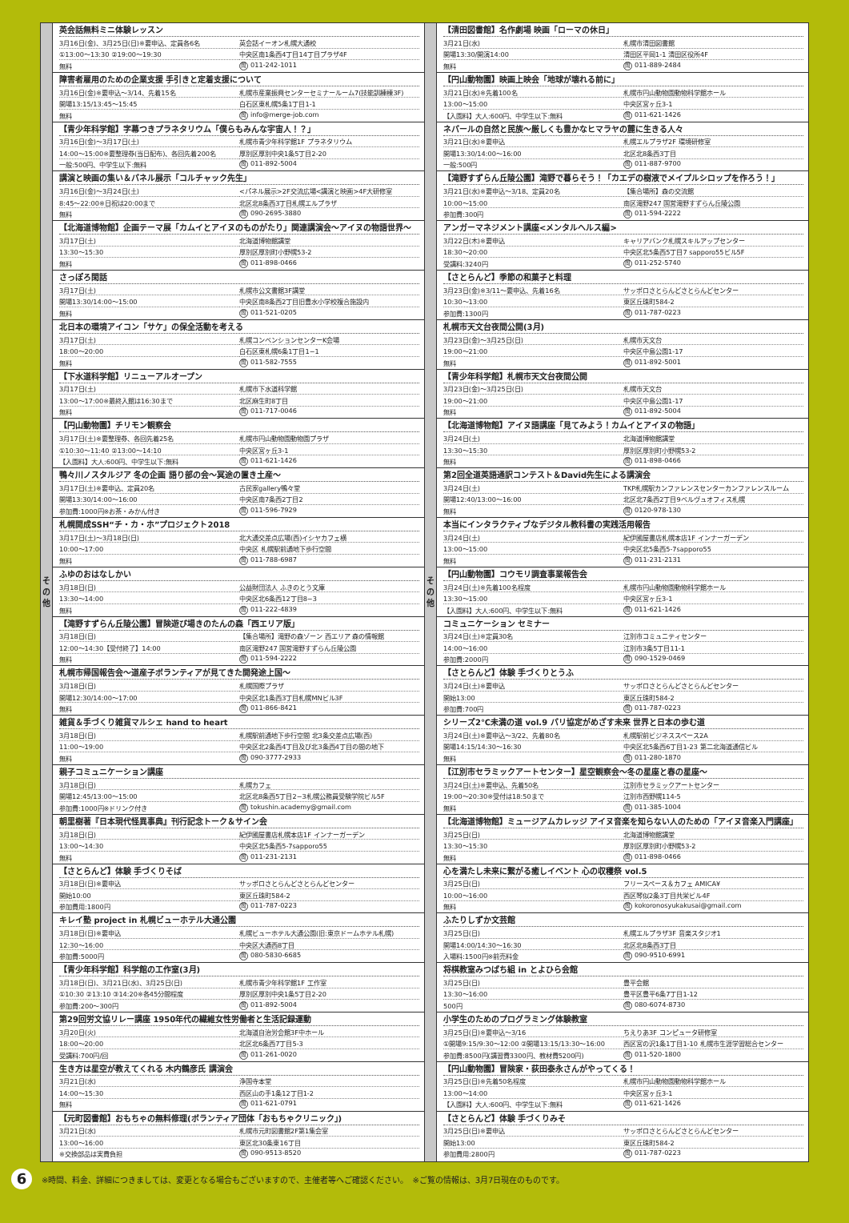そ
の
他
英会話無料ミニ体験レッスン
| 3月16日(金)、3月25日(日)※要申込、定員各6名 | 英会話イーオン札幌大通校 |
| ①13:00〜13:30 ②19:00〜19:30 | 中央区南1条西4丁目14丁目プラザ4F |
| 無料 | 問 011-242-1011 |
障害者雇用のための企業支援 手引きと定着支援について
| 3月16日(金)※要申込〜3/14、先着15名 | 札幌市産業振興センターセミナールーム7(技能訓練棟3F) |
| 開場13:15/13:45〜15:45 | 白石区東札幌5条1丁目1-1 |
| 無料 | 問 info@merge-job.com |
【青少年科学館】字幕つきプラネタリウム「僕らもみんな宇宙人！？」
| 3月16日(金)〜3月17日(土) | 札幌市青少年科学館1F プラネタリウム |
| 14:00〜15:00※要整理券(当日配布)、各回先着200名 | 厚別区厚別中央1条5丁目2-20 |
| 一般:500円、中学生以下:無料 | 問 011-892-5004 |
講演と映画の集い＆パネル展示「コルチャック先生」
| 3月16日(金)〜3月24日(土) | <パネル展示>2F交流広場<講演と映画>4F大研修室 |
| 8:45〜22:00※日祝は20:00まで | 北区北8条西3丁目札幌エルプラザ |
| 無料 | 問 090-2695-3880 |
【北海道博物館】企画テーマ展「カムイとアイヌのものがたり」関連講演会〜アイヌの物語世界〜
| 3月17日(土) | 北海道博物館講堂 |
| 13:30〜15:30 | 厚別区厚別町小野幌53-2 |
| 無料 | 問 011-898-0466 |
さっぽろ閑話
| 3月17日(土) | 札幌市公文書館3F講堂 |
| 開場13:30/14:00〜15:00 | 中央区南8条西2丁目旧豊水小学校複合施設内 |
| 無料 | 問 011-521-0205 |
北日本の環境アイコン「サケ」の保全活動を考える
| 3月17日(土) | 札幌コンベンションセンターK会場 |
| 18:00〜20:00 | 白石区東札幌6条1丁目1−1 |
| 無料 | 問 011-582-7555 |
【下水道科学館】リニューアルオープン
| 3月17日(土) | 札幌市下水道科学館 |
| 13:00〜17:00※最終入館は16:30まで | 北区麻生町8丁目 |
| 無料 | 問 011-717-0046 |
【円山動物園】チリモン観察会
| 3月17日(土)※要整理券、各回先着25名 | 札幌市円山動物園動物園プラザ |
| ①10:30〜11:40 ②13:00〜14:10 | 中央区宮ヶ丘3-1 |
| 【入園料】大人:600円、中学生以下:無料 | 問 011-621-1426 |
鴨々川ノスタルジア 冬の企画 語り部の会〜冥途の置き土産〜
| 3月17日(土)※要申込、定員20名 | 古民家gallery鴨々堂 |
| 開場13:30/14:00〜16:00 | 中央区南7条西2丁目2 |
| 参加費:1000円※お茶・みかん付き | 問 011-596-7929 |
札幌開成SSH“チ・カ・ホ”プロジェクト2018
| 3月17日(土)〜3月18日(日) | 北大通交差点広場(西)イシヤカフェ横 |
| 10:00〜17:00 | 中央区 札幌駅前通地下歩行空間 |
| 無料 | 問 011-788-6987 |
ふゆのおはなしかい
| 3月18日(日) | 公益財団法人 ふきのとう文庫 |
| 13:30〜14:00 | 中央区北6条西12丁目8−3 |
| 無料 | 問 011-222-4839 |
【滝野すずらん丘陵公園】冒険遊び場きのたんの森「西エリア版」
| 3月18日(日) | 【集合場所】滝野の森ゾーン 西エリア 森の情報館 |
| 12:00〜14:30【受付終了】14:00 | 南区滝野247 国営滝野すずらん丘陵公園 |
| 無料 | 問 011-594-2222 |
札幌市帰国報告会〜道産子ボランティアが見てきた開発途上国〜
| 3月18日(日) | 札幌国際プラザ |
| 開場12:30/14:00〜17:00 | 中央区北1条西3丁目札幌MNビル3F |
| 無料 | 問 011-866-8421 |
雑貨＆手づくり雑貨マルシェ hand to heart
| 3月18日(日) | 札幌駅前通地下歩行空間 北3条交差点広場(西) |
| 11:00〜19:00 | 中央区北2条西4丁目及び北3条西4丁目の間の地下 |
| 無料 | 問 090-3777-2933 |
親子コミュニケーション講座
| 3月18日(日) | 札幌カフェ |
| 開場12:45/13:00〜15:00 | 北区北8条西5丁目2−3札幌公務員受験学院ビル5F |
| 参加費:1000円※ドリンク付き | 問 tokushin.academy@gmail.com |
朝里樹著『日本現代怪異事典』刊行記念トーク＆サイン会
| 3月18日(日) | 紀伊國屋書店札幌本店1F インナーガーデン |
| 13:00〜14:30 | 中央区北5条西5-7sapporo55 |
| 無料 | 問 011-231-2131 |
【さとらんど】体験 手づくりそば
| 3月18日(日)※要申込 | サッポロさとらんどさとらんどセンター |
| 開始10:00 | 東区丘珠町584-2 |
| 参加費用:1800円 | 問 011-787-0223 |
キレイ塾 project in 札幌ビューホテル大通公園
| 3月18日(日)※要申込 | 札幌ビューホテル大通公園(旧:東京ドームホテル札幌) |
| 12:30〜16:00 | 中央区大通西8丁目 |
| 参加費:5000円 | 問 080-5830-6685 |
【青少年科学館】科学館の工作室(3月)
| 3月18日(日)、3月21日(水)、3月25日(日) | 札幌市青少年科学館1F 工作室 |
| ①10:30 ②13:10 ③14:20※各45分間程度 | 厚別区厚別中央1条5丁目2-20 |
| 参加費:200〜300円 | 問 011-892-5004 |
第29回労文協リレー講座 1950年代の繊維女性労働者と生活記録運動
| 3月20日(火) | 北海道自治労会館3F中ホール |
| 18:00〜20:00 | 北区北6条西7丁目5-3 |
| 受講料:700円/回 | 問 011-261-0020 |
生き方は星空が教えてくれる 木内鶴彦氏 講演会
| 3月21日(水) | 浄国寺本堂 |
| 14:00〜15:30 | 西区山の手1条12丁目1-2 |
| 無料 | 問 011-621-0791 |
【元町図書館】おもちゃの無料修理(ボランティア団体「おもちゃクリニック」)
| 3月21日(水) | 札幌市元町図書館2F第1集会室 |
| 13:00〜16:00 | 東区北30条東16丁目 |
| ※交換部品は実費負担 | 問 090-9513-8520 |
そ
の
他
【清田図書館】名作劇場 映画「ローマの休日」
| 3月21日(水) | 札幌市清田図書館 |
| 開場13:30/開演14:00 | 清田区平岡1-1 清田区役所4F |
| 無料 | 問 011-889-2484 |
【円山動物園】映画上映会「地球が壊れる前に」
| 3月21日(水)※先着100名 | 札幌市円山動物園動物科学館ホール |
| 13:00〜15:00 | 中央区宮ヶ丘3-1 |
| 【入園料】大人:600円、中学生以下:無料 | 問 011-621-1426 |
ネパールの自然と民族〜厳しくも豊かなヒマラヤの麓に生きる人々
| 3月21日(水)※要申込 | 札幌エルプラザ2F 環境研修室 |
| 開場13:30/14:00〜16:00 | 北区北8条西3丁目 |
| 一般:500円 | 問 011-887-9700 |
【滝野すずらん丘陵公園】滝野で暮らそう！「カエデの樹液でメイプルシロップを作ろう！」
| 3月21日(水)※要申込〜3/18、定員20名 | 【集合場所】森の交流館 |
| 10:00〜15:00 | 南区滝野247 国営滝野すずらん丘陵公園 |
| 参加費:300円 | 問 011-594-2222 |
アンガーマネジメント講座<メンタルヘルス編>
| 3月22日(木)※要申込 | キャリアバンク札幌スキルアップセンター |
| 18:30〜20:00 | 中央区北5条西5丁目7 sapporo55ビル5F |
| 受講料:3240円 | 問 011-252-5740 |
【さとらんど】季節の和菓子と料理
| 3月23日(金)※3/11〜要申込、先着16名 | サッポロさとらんどさとらんどセンター |
| 10:30〜13:00 | 東区丘珠町584-2 |
| 参加費:1300円 | 問 011-787-0223 |
札幌市天文台夜間公開(3月)
| 3月23日(金)〜3月25日(日) | 札幌市天文台 |
| 19:00〜21:00 | 中央区中島公園1-17 |
| 無料 | 問 011-892-5001 |
【青少年科学館】札幌市天文台夜間公開
| 3月23日(金)〜3月25日(日) | 札幌市天文台 |
| 19:00〜21:00 | 中央区中島公園1-17 |
| 無料 | 問 011-892-5004 |
【北海道博物館】アイヌ語講座「見てみよう！カムイとアイヌの物語」
| 3月24日(土) | 北海道博物館講堂 |
| 13:30〜15:30 | 厚別区厚別町小野幌53-2 |
| 無料 | 問 011-898-0466 |
第2回全道英語通訳コンテスト＆David先生による講演会
| 3月24日(土) | TKP札幌駅カンファレンスセンターカンファレンスルーム |
| 開場12:40/13:00〜16:00 | 北区北7条西2丁目9ベルヴュオフィス札幌 |
| 無料 | 問 0120-978-130 |
本当にインタラクティブなデジタル教科書の実践活用報告
| 3月24日(土) | 紀伊國屋書店札幌本店1F インナーガーデン |
| 13:00〜15:00 | 中央区北5条西5-7sapporo55 |
| 無料 | 問 011-231-2131 |
【円山動物園】コウモリ調査事業報告会
| 3月24日(土)※先着100名程度 | 札幌市円山動物園動物科学館ホール |
| 13:30〜15:00 | 中央区宮ヶ丘3-1 |
| 【入園料】大人:600円、中学生以下:無料 | 問 011-621-1426 |
コミュニケーション セミナー
| 3月24日(土)※定員30名 | 江別市コミュニティセンター |
| 14:00〜16:00 | 江別市3条5丁目11-1 |
| 参加費:2000円 | 問 090-1529-0469 |
【さとらんど】体験 手づくりとうふ
| 3月24日(土)※要申込 | サッポロさとらんどさとらんどセンター |
| 開始13:00 | 東区丘珠町584-2 |
| 参加費:700円 | 問 011-787-0223 |
シリーズ2℃未満の道 vol.9 パリ協定がめざす未来 世界と日本の歩む道
| 3月24日(土)※要申込〜3/22、先着80名 | 札幌駅前ビジネススペース2A |
| 開場14:15/14:30〜16:30 | 中央区北5条西6丁目1-23 第二北海道通信ビル |
| 無料 | 問 011-280-1870 |
【江別市セラミックアートセンター】星空観察会〜冬の星座と春の星座〜
| 3月24日(土)※要申込、先着50名 | 江別市セラミックアートセンター |
| 19:00〜20:30※受付は18:50まで | 江別市西野幌114-5 |
| 無料 | 問 011-385-1004 |
【北海道博物館】ミュージアムカレッジ アイヌ音楽を知らない人のための「アイヌ音楽入門講座」
| 3月25日(日) | 北海道博物館講堂 |
| 13:30〜15:30 | 厚別区厚別町小野幌53-2 |
| 無料 | 問 011-898-0466 |
心を満たし未来に繋がる癒しイベント 心の収穫祭 vol.5
| 3月25日(日) | フリースペース＆カフェ AMICA¥ |
| 10:00〜16:00 | 西区琴似2条3丁目共栄ビル4F |
| 無料 | 問 kokoronosyukakusai@gmail.com |
ふたりしずか文芸館
| 3月25日(日) | 札幌エルプラザ3F 音楽スタジオ1 |
| 開場14:00/14:30〜16:30 | 北区北8条西3丁目 |
| 入場料:1500円※前売料金 | 問 090-9510-6991 |
将棋教室みつばち組 in とよひら会館
| 3月25日(日) | 豊平会館 |
| 13:30〜16:00 | 豊平区豊平6条7丁目1-12 |
| 500円 | 問 080-6074-8730 |
小学生のためのプログラミング体験教室
| 3月25日(日)※要申込〜3/16 | ちえりあ3F コンピュータ研修室 |
| ①開場9:15/9:30〜12:00 ②開場13:15/13:30〜16:00 | 西区宮の沢1条1丁目1-10 札幌市生涯学習総合センター |
| 参加費:8500円(講習費3300円、教材費5200円) | 問 011-520-1800 |
【円山動物園】冒険家・荻田泰永さんがやってくる！
| 3月25日(日)※先着50名程度 | 札幌市円山動物園動物科学館ホール |
| 13:00〜14:00 | 中央区宮ヶ丘3-1 |
| 【入園料】大人:600円、中学生以下:無料 | 問 011-621-1426 |
【さとらんど】体験 手づくりみそ
| 3月25日(日)※要申込 | サッポロさとらんどさとらんどセンター |
| 開始13:00 | 東区丘珠町584-2 |
| 参加費用:2800円 | 問 011-787-0223 |
6
※時間、料金、詳細につきましては、変更となる場合もございますので、主催者等へご確認ください。　※ご覧の情報は、3月7日現在のものです。